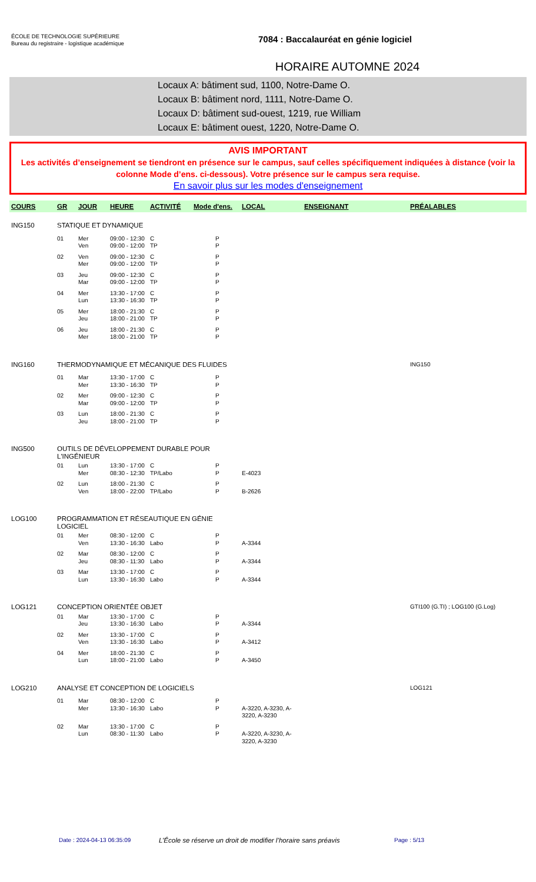ÉCOLE DE TECHNOLOGIE SUPÉRIEURE
Bureau du registraire - logistique académique
7084 : Baccalauréat en génie logiciel
HORAIRE AUTOMNE 2024
Locaux A: bâtiment sud, 1100, Notre-Dame O.
Locaux B: bâtiment nord, 1111, Notre-Dame O.
Locaux D: bâtiment sud-ouest, 1219, rue William
Locaux E: bâtiment ouest, 1220, Notre-Dame O.
AVIS IMPORTANT
Les activités d’enseignement se tiendront en présence sur le campus, sauf celles spécifiquement indiquées à distance (voir la colonne Mode d’ens. ci-dessous). Votre présence sur le campus sera requise.
En savoir plus sur les modes d'enseignement
| COURS | GR | JOUR | HEURE | ACTIVITÉ | Mode d'ens. | LOCAL | ENSEIGNANT | PRÉALABLES |
| --- | --- | --- | --- | --- | --- | --- | --- | --- |
| ING150 | STATIQUE ET DYNAMIQUE | | | | | | | |
| | 01 | Mer Ven | 09:00 - 12:30 09:00 - 12:00 | C TP | P P | | | |
| | 02 | Ven Mer | 09:00 - 12:30 09:00 - 12:00 | C TP | P P | | | |
| | 03 | Jeu Mar | 09:00 - 12:30 09:00 - 12:00 | C TP | P P | | | |
| | 04 | Mer Lun | 13:30 - 17:00 13:30 - 16:30 | C TP | P P | | | |
| | 05 | Mer Jeu | 18:00 - 21:30 18:00 - 21:00 | C TP | P P | | | |
| | 06 | Jeu Mer | 18:00 - 21:30 18:00 - 21:00 | C TP | P P | | | |
| ING160 | THERMODYNAMIQUE ET MÉCANIQUE DES FLUIDES | | | | | | | ING150 |
| | 01 | Mar Mer | 13:30 - 17:00 13:30 - 16:30 | C TP | P P | | | |
| | 02 | Mer Mar | 09:00 - 12:30 09:00 - 12:00 | C TP | P P | | | |
| | 03 | Lun Jeu | 18:00 - 21:30 18:00 - 21:00 | C TP | P P | | | |
| ING500 | OUTILS DE DÉVELOPPEMENT DURABLE POUR L'INGÉNIEUR | | | | | | | |
| | 01 | Lun Mer | 13:30 - 17:00 08:30 - 12:30 | C TP/Labo | P P | E-4023 | | |
| | 02 | Lun Ven | 18:00 - 21:30 18:00 - 22:00 | C TP/Labo | P P | B-2626 | | |
| LOG100 | PROGRAMMATION ET RÉSEAUTIQUE EN GÉNIE LOGICIEL | | | | | | | |
| | 01 | Mer Ven | 08:30 - 12:00 13:30 - 16:30 | C Labo | P P | A-3344 | | |
| | 02 | Mar Jeu | 08:30 - 12:00 08:30 - 11:30 | C Labo | P P | A-3344 | | |
| | 03 | Mar Lun | 13:30 - 17:00 13:30 - 16:30 | C Labo | P P | A-3344 | | |
| LOG121 | CONCEPTION ORIENTÉE OBJET | | | | | | | GTI100 (G.TI) ; LOG100 (G.Log) |
| | 01 | Mar Jeu | 13:30 - 17:00 13:30 - 16:30 | C Labo | P P | A-3344 | | |
| | 02 | Mer Ven | 13:30 - 17:00 13:30 - 16:30 | C Labo | P P | A-3412 | | |
| | 04 | Mer Lun | 18:00 - 21:30 18:00 - 21:00 | C Labo | P P | A-3450 | | |
| LOG210 | ANALYSE ET CONCEPTION DE LOGICIELS | | | | | | | LOG121 |
| | 01 | Mar Mer | 08:30 - 12:00 13:30 - 16:30 | C Labo | P P | A-3220, A-3230, A-3220, A-3230 | | |
| | 02 | Mar Lun | 13:30 - 17:00 08:30 - 11:30 | C Labo | P P | A-3220, A-3230, A-3220, A-3230 | | |
Date : 2024-04-13 06:35:09 L’École se réserve un droit de modifier l’horaire sans préavis Page : 5/13